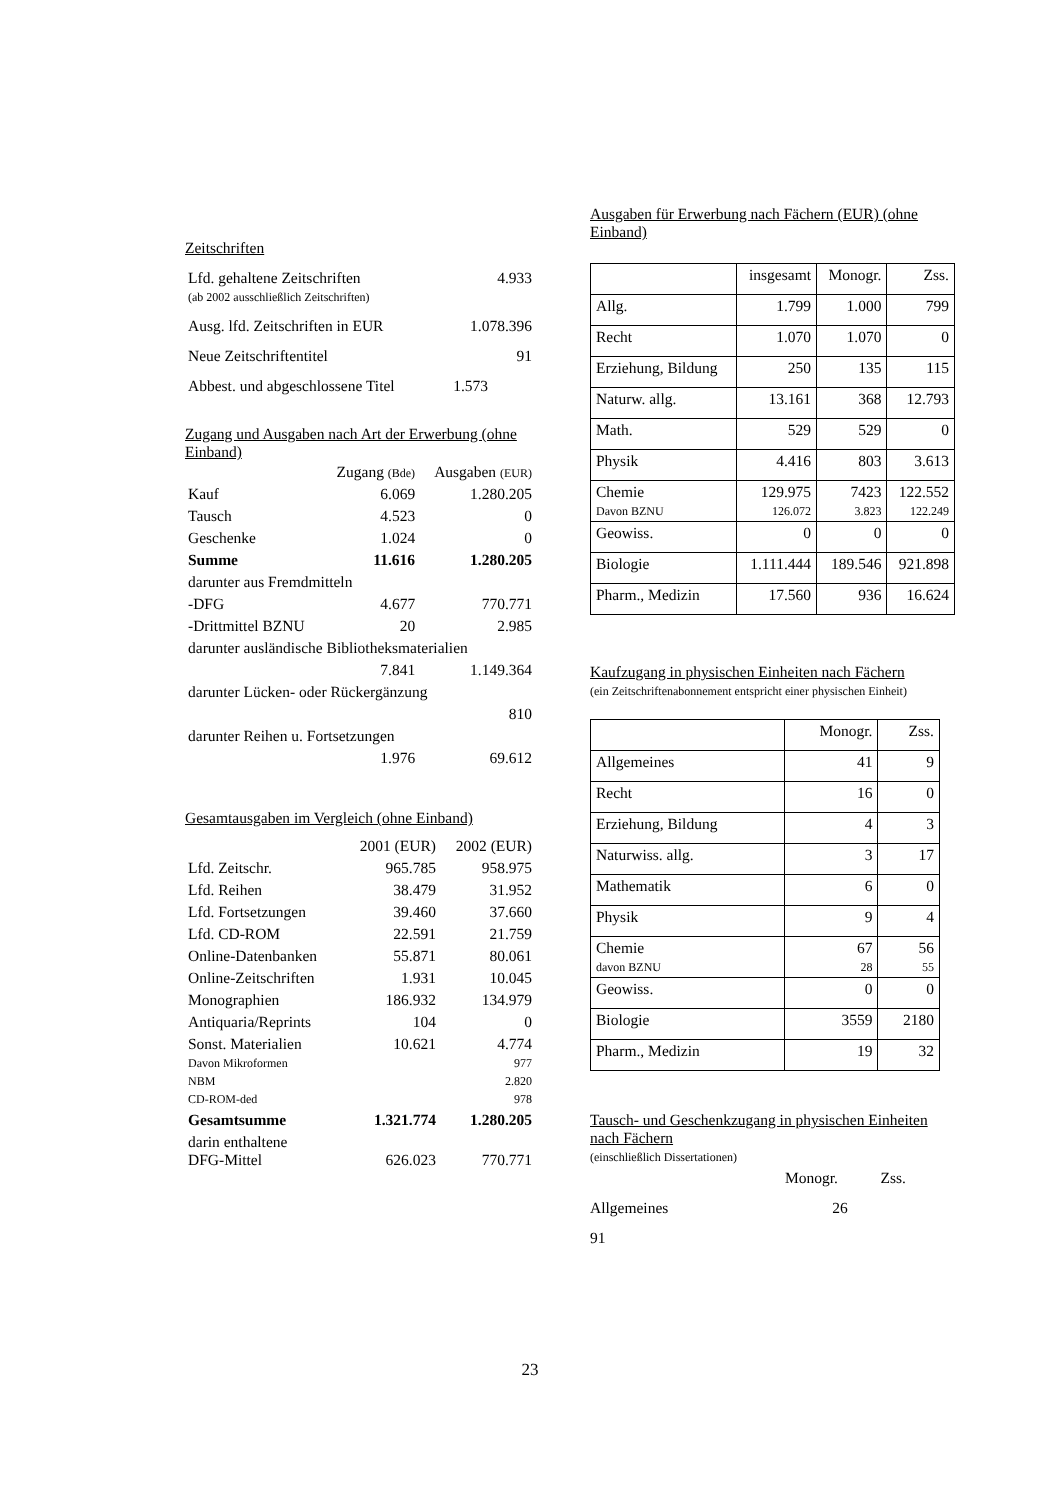Zeitschriften
| Lfd. gehaltene Zeitschriften (ab 2002 ausschließlich Zeitschriften) | 4.933 |
| Ausg. lfd. Zeitschriften in EUR | 1.078.396 |
| Neue Zeitschriftentitel | 91 |
| Abbest. und abgeschlossene Titel | 1.573 |
Zugang und Ausgaben nach Art der Erwerbung (ohne Einband)
| | Zugang (Bde) | Ausgaben (EUR) |
| Kauf | 6.069 | 1.280.205 |
| Tausch | 4.523 | 0 |
| Geschenke | 1.024 | 0 |
| Summe | 11.616 | 1.280.205 |
| darunter aus Fremdmitteln | | |
| -DFG | 4.677 | 770.771 |
| -Drittmittel BZNU | 20 | 2.985 |
| darunter ausländische Bibliotheksmaterialien | | |
| | 7.841 | 1.149.364 |
| darunter Lücken- oder Rückergänzung | | |
| | | 810 |
| darunter Reihen u. Fortsetzungen | | |
| | 1.976 | 69.612 |
Gesamtausgaben im Vergleich (ohne Einband)
| | 2001 (EUR) | 2002 (EUR) |
| Lfd. Zeitschr. | 965.785 | 958.975 |
| Lfd. Reihen | 38.479 | 31.952 |
| Lfd. Fortsetzungen | 39.460 | 37.660 |
| Lfd. CD-ROM | 22.591 | 21.759 |
| Online-Datenbanken | 55.871 | 80.061 |
| Online-Zeitschriften | 1.931 | 10.045 |
| Monographien | 186.932 | 134.979 |
| Antiquaria/Reprints | 104 | 0 |
| Sonst. Materialien Davon Mikroformen NBM CD-ROM-ded | 10.621 | 4.774 977 2.820 978 |
| Gesamtsumme | 1.321.774 | 1.280.205 |
| darin enthaltene DFG-Mittel | 626.023 | 770.771 |
Ausgaben für Erwerbung nach Fächern (EUR) (ohne Einband)
| | insgesamt | Monogr. | Zss. |
| --- | --- | --- | --- |
| Allg. | 1.799 | 1.000 | 799 |
| Recht | 1.070 | 1.070 | 0 |
| Erziehung, Bildung | 250 | 135 | 115 |
| Naturw. allg. | 13.161 | 368 | 12.793 |
| Math. | 529 | 529 | 0 |
| Physik | 4.416 | 803 | 3.613 |
| Chemie Davon BZNU | 129.975 126.072 | 7423 3.823 | 122.552 122.249 |
| Geowiss. | 0 | 0 | 0 |
| Biologie | 1.111.444 | 189.546 | 921.898 |
| Pharm., Medizin | 17.560 | 936 | 16.624 |
Kaufzugang in physischen Einheiten nach Fächern
(ein Zeitschriftenabonnement entspricht einer physischen Einheit)
| | Monogr. | Zss. |
| --- | --- | --- |
| Allgemeines | 41 | 9 |
| Recht | 16 | 0 |
| Erziehung, Bildung | 4 | 3 |
| Naturwiss. allg. | 3 | 17 |
| Mathematik | 6 | 0 |
| Physik | 9 | 4 |
| Chemie davon BZNU | 67 28 | 56 55 |
| Geowiss. | 0 | 0 |
| Biologie | 3559 | 2180 |
| Pharm., Medizin | 19 | 32 |
Tausch- und Geschenkzugang in physischen Einheiten nach Fächern
(einschließlich Dissertationen)
Monogr. Zss.
Allgemeines 26
91
23